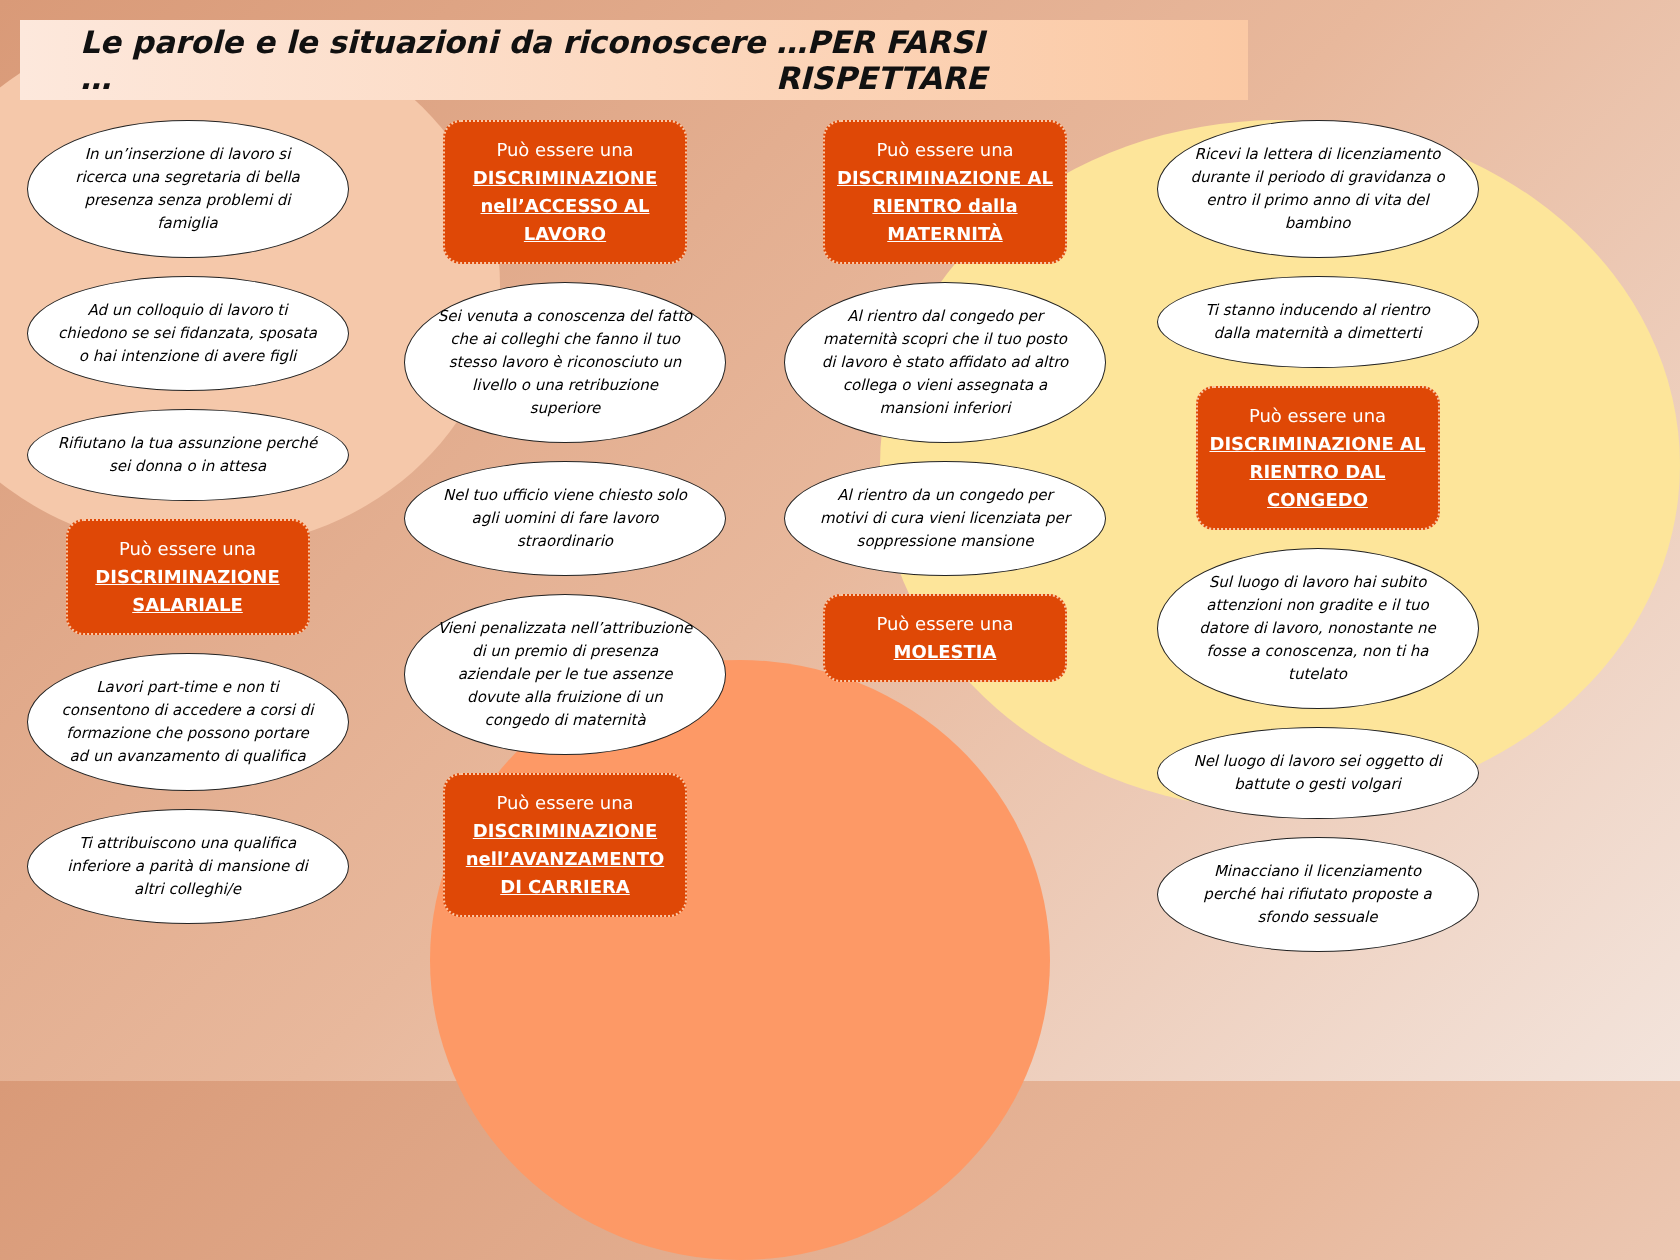Le parole e le situazioni da riconoscere … …PER FARSI RISPETTARE
In un’inserzione di lavoro si ricerca una segretaria di bella presenza senza problemi di famiglia
Ad un colloquio di lavoro ti chiedono se sei fidanzata, sposata o hai intenzione di avere figli
Rifiutano la tua assunzione perché sei donna o in attesa
Può essere una
DISCRIMINAZIONE SALARIALE
Lavori part-time e non ti consentono di accedere a corsi di formazione che possono portare ad un avanzamento di qualifica
Ti attribuiscono una qualifica inferiore a parità di mansione di altri colleghi/e
Può essere una
DISCRIMINAZIONE nell’ACCESSO AL LAVORO
Sei venuta a conoscenza del fatto che ai colleghi che fanno il tuo stesso lavoro è riconosciuto un livello o una retribuzione superiore
Nel tuo ufficio viene chiesto solo agli uomini di fare lavoro straordinario
Vieni penalizzata nell’attribuzione di un premio di presenza aziendale per le tue assenze dovute alla fruizione di un congedo di maternità
Può essere una
DISCRIMINAZIONE nell’AVANZAMENTO DI CARRIERA
Può essere una
DISCRIMINAZIONE AL RIENTRO dalla MATERNITÀ
Al rientro dal congedo per maternità scopri che il tuo posto di lavoro è stato affidato ad altro collega o vieni assegnata a mansioni inferiori
Al rientro da un congedo per motivi di cura vieni licenziata per soppressione mansione
Può essere una
MOLESTIA
Ricevi la lettera di licenziamento durante il periodo di gravidanza o entro il primo anno di vita del bambino
Ti stanno inducendo al rientro dalla maternità a dimetterti
Può essere una
DISCRIMINAZIONE AL RIENTRO DAL CONGEDO
Sul luogo di lavoro hai subito attenzioni non gradite e il tuo datore di lavoro, nonostante ne fosse a conoscenza, non ti ha tutelato
Nel luogo di lavoro sei oggetto di battute o gesti volgari
Minacciano il licenziamento perché hai rifiutato proposte a sfondo sessuale